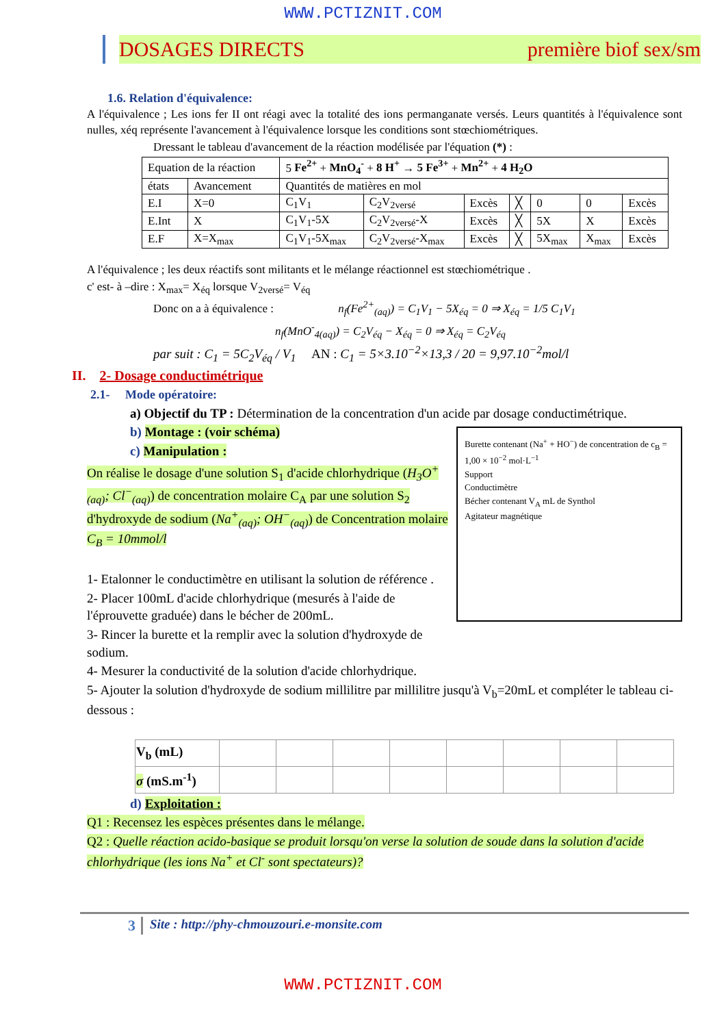WWW.PCTIZNIT.COM
DOSAGES DIRECTS première biof sex/sm
1.6. Relation d'équivalence:
A l'équivalence ; Les ions fer II ont réagi avec la totalité des ions permanganate versés. Leurs quantités à l'équivalence sont nulles, xéq représente l'avancement à l'équivalence lorsque les conditions sont stœchiométriques.
Dressant le tableau d'avancement de la réaction modélisée par l'équation (*) :
| Equation de la réaction | | 5 Fe<sup>2+</sup> + MnO<sub>4</sub><sup>-</sup> + 8 H<sup>+</sup> → 5 Fe<sup>3+</sup> + Mn<sup>2+</sup> + 4 H<sub>2</sub>O | | | | | | |
| états | Avancement | Quantités de matières en mol | | | | | | |
| E.I | X=0 | C<sub>1</sub>V<sub>1</sub> | C<sub>2</sub>V<sub>2versé</sub> | Excès | ╳ | 0 | 0 | Excès |
| E.Int | X | C<sub>1</sub>V<sub>1</sub>-5X | C<sub>2</sub>V<sub>2versé</sub>-X | Excès | ╳ | 5X | X | Excès |
| E.F | X=X<sub>max</sub> | C<sub>1</sub>V<sub>1</sub>-5X<sub>max</sub> | C<sub>2</sub>V<sub>2versé</sub>-X<sub>max</sub> | Excès | ╳ | 5X<sub>max</sub> | X<sub>max</sub> | Excès |
A l'équivalence ; les deux réactifs sont militants et le mélange réactionnel est stœchiométrique .
c' est- à –dire : X<sub>max</sub>= X<sub>éq</sub> lorsque V<sub>2versé</sub>= V<sub>éq</sub>
Donc on a à équivalence : n<sub>f</sub>(Fe<sup>2+</sup><sub>(aq)</sub>) = C<sub>1</sub>V<sub>1</sub> − 5X<sub>éq</sub> = 0 ⇒ X<sub>éq</sub> = 1/5 C<sub>1</sub>V<sub>1</sub>
n<sub>f</sub>(MnO<sup>-</sup><sub>4(aq)</sub>) = C<sub>2</sub>V<sub>éq</sub> − X<sub>éq</sub> = 0 ⇒ X<sub>éq</sub> = C<sub>2</sub>V<sub>éq</sub>
par suit : C<sub>1</sub> = 5C<sub>2</sub>V<sub>éq</sub> / V<sub>1</sub> AN : C<sub>1</sub> = 5×3.10<sup>−2</sup>×13,3 / 20 = 9,97.10<sup>−2</sup>mol/l
II. 2- Dosage conductimétrique
2.1- Mode opératoire:
a) Objectif du TP : Détermination de la concentration d'un acide par dosage conductimétrique.
Burette contenant (Na<sup>+</sup> + HO<sup>−</sup>) de concentration de c<sub>B</sub> = 1,00 × 10<sup>−2</sup> mol·L<sup>−1</sup>
Support
Conductimètre
Bécher contenant V<sub>A</sub> mL de Synthol
Agitateur magnétique
b) Montage : (voir schéma)
c) Manipulation :
On réalise le dosage d'une solution S<sub>1</sub> d'acide chlorhydrique (H<sub>3</sub>O<sup>+</sup><sub>(aq)</sub>; Cl<sup>−</sup><sub>(aq)</sub>) de concentration molaire C<sub>A</sub> par une solution S<sub>2</sub> d'hydroxyde de sodium (Na<sup>+</sup><sub>(aq)</sub>; OH<sup>−</sup><sub>(aq)</sub>) de Concentration molaire C<sub>B</sub> = 10mmol/l
1- Etalonner le conductimètre en utilisant la solution de référence .
2- Placer 100mL d'acide chlorhydrique (mesurés à l'aide de l'éprouvette graduée) dans le bécher de 200mL.
3- Rincer la burette et la remplir avec la solution d'hydroxyde de sodium.
4- Mesurer la conductivité de la solution d'acide chlorhydrique.
5- Ajouter la solution d'hydroxyde de sodium millilitre par millilitre jusqu'à V<sub>b</sub>=20mL et compléter le tableau ci-dessous :
| V<sub>b</sub> (mL) | | | | | | | | |
| σ (mS.m<sup>-1</sup>) | | | | | | | | |
d) Exploitation :
Q1 : Recensez les espèces présentes dans le mélange.
Q2 : Quelle réaction acido-basique se produit lorsqu'on verse la solution de soude dans la solution d'acide chlorhydrique (les ions Na<sup>+</sup> et Cl<sup>-</sup> sont spectateurs)?
3 Site : http://phy-chmouzouri.e-monsite.com
WWW.PCTIZNIT.COM